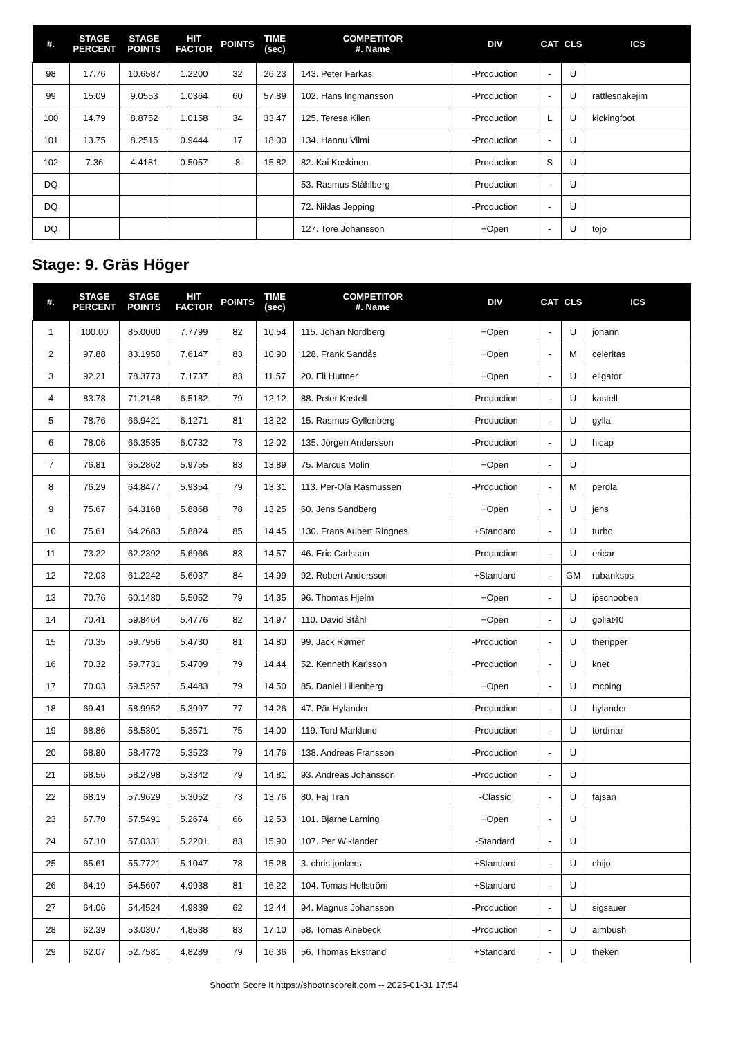| #. | STAGE PERCENT | STAGE POINTS | HIT FACTOR | POINTS | TIME (sec) | COMPETITOR #. Name | DIV | CAT | CLS | ICS |
| --- | --- | --- | --- | --- | --- | --- | --- | --- | --- | --- |
| 98 | 17.76 | 10.6587 | 1.2200 | 32 | 26.23 | 143. Peter Farkas | -Production | - | U | |
| 99 | 15.09 | 9.0553 | 1.0364 | 60 | 57.89 | 102. Hans Ingmansson | -Production | - | U | rattlesnakejim |
| 100 | 14.79 | 8.8752 | 1.0158 | 34 | 33.47 | 125. Teresa Kilen | -Production | L | U | kickingfoot |
| 101 | 13.75 | 8.2515 | 0.9444 | 17 | 18.00 | 134. Hannu Vilmi | -Production | - | U | |
| 102 | 7.36 | 4.4181 | 0.5057 | 8 | 15.82 | 82. Kai Koskinen | -Production | S | U | |
| DQ | | | | | | 53. Rasmus Ståhlberg | -Production | - | U | |
| DQ | | | | | | 72. Niklas Jepping | -Production | - | U | |
| DQ | | | | | | 127. Tore Johansson | +Open | - | U | tojo |
Stage: 9. Gräs Höger
| #. | STAGE PERCENT | STAGE POINTS | HIT FACTOR | POINTS | TIME (sec) | COMPETITOR #. Name | DIV | CAT | CLS | ICS |
| --- | --- | --- | --- | --- | --- | --- | --- | --- | --- | --- |
| 1 | 100.00 | 85.0000 | 7.7799 | 82 | 10.54 | 115. Johan Nordberg | +Open | - | U | johann |
| 2 | 97.88 | 83.1950 | 7.6147 | 83 | 10.90 | 128. Frank Sandås | +Open | - | M | celeritas |
| 3 | 92.21 | 78.3773 | 7.1737 | 83 | 11.57 | 20. Eli Huttner | +Open | - | U | eligator |
| 4 | 83.78 | 71.2148 | 6.5182 | 79 | 12.12 | 88. Peter Kastell | -Production | - | U | kastell |
| 5 | 78.76 | 66.9421 | 6.1271 | 81 | 13.22 | 15. Rasmus Gyllenberg | -Production | - | U | gylla |
| 6 | 78.06 | 66.3535 | 6.0732 | 73 | 12.02 | 135. Jörgen Andersson | -Production | - | U | hicap |
| 7 | 76.81 | 65.2862 | 5.9755 | 83 | 13.89 | 75. Marcus Molin | +Open | - | U | |
| 8 | 76.29 | 64.8477 | 5.9354 | 79 | 13.31 | 113. Per-Ola Rasmussen | -Production | - | M | perola |
| 9 | 75.67 | 64.3168 | 5.8868 | 78 | 13.25 | 60. Jens Sandberg | +Open | - | U | jens |
| 10 | 75.61 | 64.2683 | 5.8824 | 85 | 14.45 | 130. Frans Aubert Ringnes | +Standard | - | U | turbo |
| 11 | 73.22 | 62.2392 | 5.6966 | 83 | 14.57 | 46. Eric Carlsson | -Production | - | U | ericar |
| 12 | 72.03 | 61.2242 | 5.6037 | 84 | 14.99 | 92. Robert Andersson | +Standard | - | GM | rubanksps |
| 13 | 70.76 | 60.1480 | 5.5052 | 79 | 14.35 | 96. Thomas Hjelm | +Open | - | U | ipscnooben |
| 14 | 70.41 | 59.8464 | 5.4776 | 82 | 14.97 | 110. David Ståhl | +Open | - | U | goliat40 |
| 15 | 70.35 | 59.7956 | 5.4730 | 81 | 14.80 | 99. Jack Rømer | -Production | - | U | theripper |
| 16 | 70.32 | 59.7731 | 5.4709 | 79 | 14.44 | 52. Kenneth Karlsson | -Production | - | U | knet |
| 17 | 70.03 | 59.5257 | 5.4483 | 79 | 14.50 | 85. Daniel Lilienberg | +Open | - | U | mcping |
| 18 | 69.41 | 58.9952 | 5.3997 | 77 | 14.26 | 47. Pär Hylander | -Production | - | U | hylander |
| 19 | 68.86 | 58.5301 | 5.3571 | 75 | 14.00 | 119. Tord Marklund | -Production | - | U | tordmar |
| 20 | 68.80 | 58.4772 | 5.3523 | 79 | 14.76 | 138. Andreas Fransson | -Production | - | U | |
| 21 | 68.56 | 58.2798 | 5.3342 | 79 | 14.81 | 93. Andreas Johansson | -Production | - | U | |
| 22 | 68.19 | 57.9629 | 5.3052 | 73 | 13.76 | 80. Faj Tran | -Classic | - | U | fajsan |
| 23 | 67.70 | 57.5491 | 5.2674 | 66 | 12.53 | 101. Bjarne Larning | +Open | - | U | |
| 24 | 67.10 | 57.0331 | 5.2201 | 83 | 15.90 | 107. Per Wiklander | -Standard | - | U | |
| 25 | 65.61 | 55.7721 | 5.1047 | 78 | 15.28 | 3. chris jonkers | +Standard | - | U | chijo |
| 26 | 64.19 | 54.5607 | 4.9938 | 81 | 16.22 | 104. Tomas Hellström | +Standard | - | U | |
| 27 | 64.06 | 54.4524 | 4.9839 | 62 | 12.44 | 94. Magnus Johansson | -Production | - | U | sigsauer |
| 28 | 62.39 | 53.0307 | 4.8538 | 83 | 17.10 | 58. Tomas Ainebeck | -Production | - | U | aimbush |
| 29 | 62.07 | 52.7581 | 4.8289 | 79 | 16.36 | 56. Thomas Ekstrand | +Standard | - | U | theken |
Shoot'n Score It https://shootnscoreit.com -- 2025-01-31 17:54